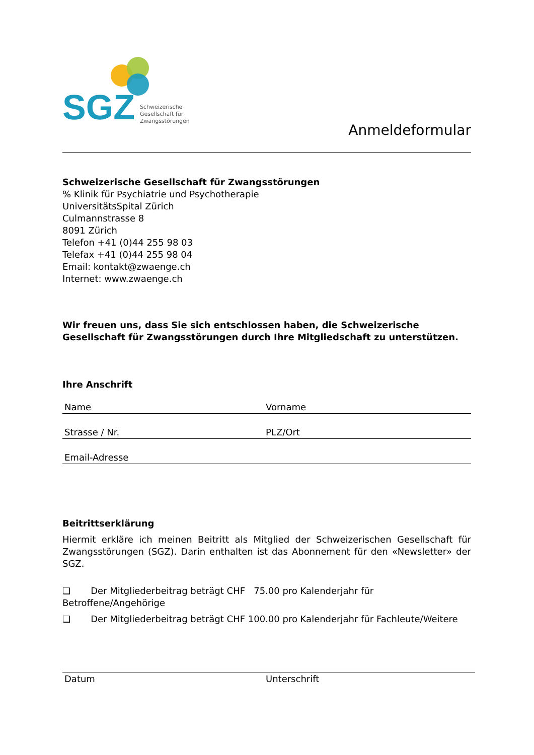SGZ Schweizerische
Gesellschaft für
Zwangsstörungen
Anmeldeformular
Schweizerische Gesellschaft für Zwangsstörungen
% Klinik für Psychiatrie und Psychotherapie
UniversitätsSpital Zürich
Culmannstrasse 8
8091 Zürich
Telefon +41 (0)44 255 98 03
Telefax +41 (0)44 255 98 04
Email: kontakt@zwaenge.ch
Internet: www.zwaenge.ch
Wir freuen uns, dass Sie sich entschlossen haben, die Schweizerische Gesellschaft für Zwangsstörungen durch Ihre Mitgliedschaft zu unterstützen.
Ihre Anschrift
Name Vorname
Strasse / Nr. PLZ/Ort
Email-Adresse
Beitrittserklärung
Hiermit erkläre ich meinen Beitritt als Mitglied der Schweizerischen Gesellschaft für Zwangsstörungen (SGZ). Darin enthalten ist das Abonnement für den «Newsletter» der SGZ.
❏ Der Mitgliederbeitrag beträgt CHF 75.00 pro Kalenderjahr für Betroffene/Angehörige
❏ Der Mitgliederbeitrag beträgt CHF 100.00 pro Kalenderjahr für Fachleute/Weitere
Datum Unterschrift